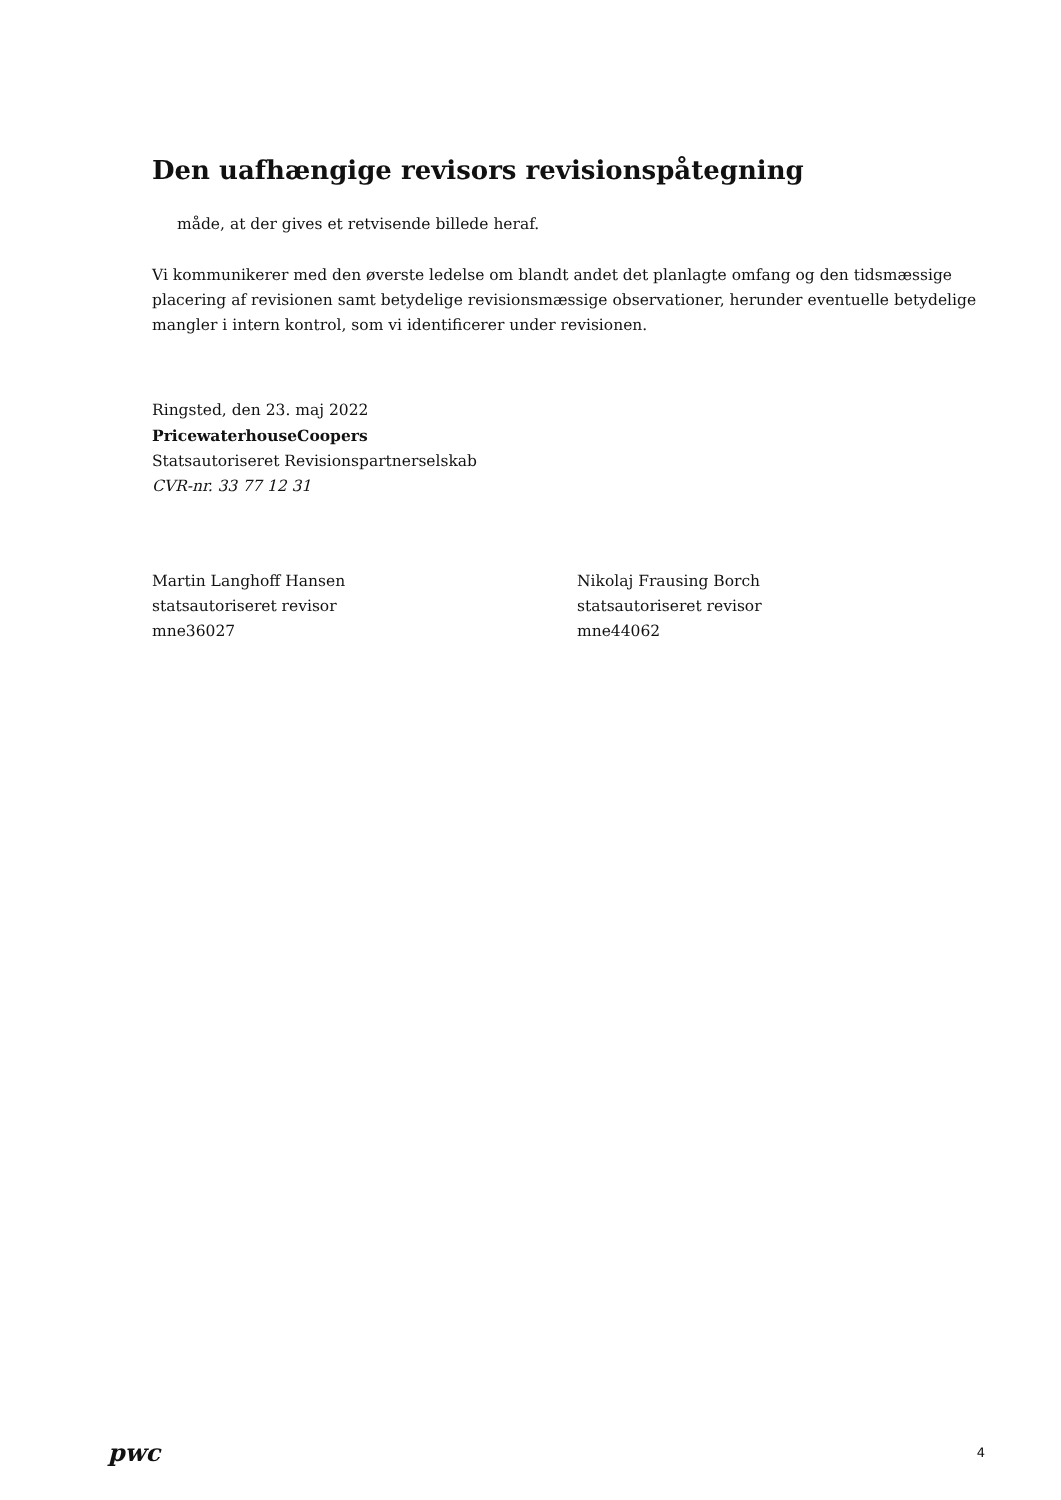Den uafhængige revisors revisionspåtegning
måde, at der gives et retvisende billede heraf.
Vi kommunikerer med den øverste ledelse om blandt andet det planlagte omfang og den tidsmæssige placering af revisionen samt betydelige revisionsmæssige observationer, herunder eventuelle betydelige mangler i intern kontrol, som vi identificerer under revisionen.
Ringsted, den 23. maj 2022
PricewaterhouseCoopers
Statsautoriseret Revisionspartnerselskab
CVR-nr. 33 77 12 31
Martin Langhoff Hansen
statsautoriseret revisor
mne36027
Nikolaj Frausing Borch
statsautoriseret revisor
mne44062
pwc
4